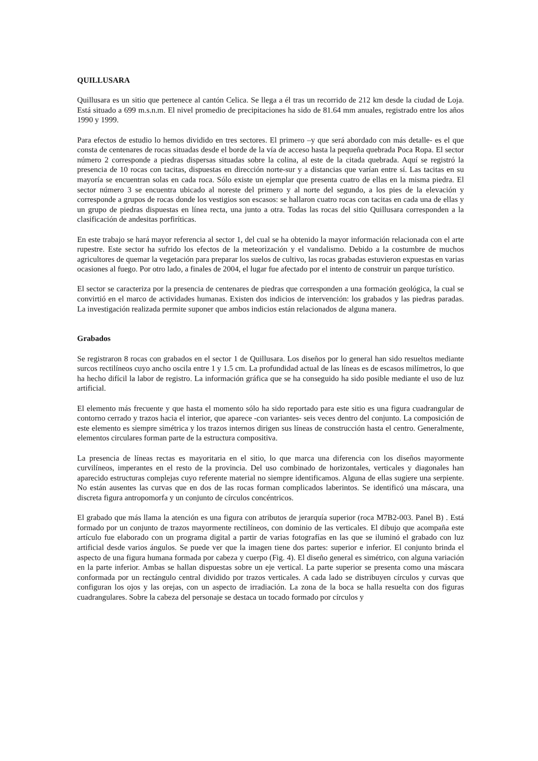QUILLUSARA
Quillusara es un sitio que pertenece al cantón Celica. Se llega a él tras un recorrido de 212 km desde la ciudad de Loja. Está situado a 699 m.s.n.m. El nivel promedio de precipitaciones ha sido de 81.64 mm anuales, registrado entre los años 1990 y 1999.
Para efectos de estudio lo hemos dividido en tres sectores. El primero –y que será abordado con más detalle- es el que consta de centenares de rocas situadas desde el borde de la vía de acceso hasta la pequeña quebrada Poca Ropa. El sector número 2 corresponde a piedras dispersas situadas sobre la colina, al este de la citada quebrada. Aquí se registró la presencia de 10 rocas con tacitas, dispuestas en dirección norte-sur y a distancias que varían entre sí. Las tacitas en su mayoría se encuentran solas en cada roca. Sólo existe un ejemplar que presenta cuatro de ellas en la misma piedra. El sector número 3 se encuentra ubicado al noreste del primero y al norte del segundo, a los pies de la elevación y corresponde a grupos de rocas donde los vestigios son escasos: se hallaron cuatro rocas con tacitas en cada una de ellas y un grupo de piedras dispuestas en línea recta, una junto a otra. Todas las rocas del sitio Quillusara corresponden a la clasificación de andesitas porfiríticas.
En este trabajo se hará mayor referencia al sector 1, del cual se ha obtenido la mayor información relacionada con el arte rupestre. Este sector ha sufrido los efectos de la meteorización y el vandalismo. Debido a la costumbre de muchos agricultores de quemar la vegetación para preparar los suelos de cultivo, las rocas grabadas estuvieron expuestas en varias ocasiones al fuego. Por otro lado, a finales de 2004, el lugar fue afectado por el intento de construir un parque turístico.
El sector se caracteriza por la presencia de centenares de piedras que corresponden a una formación geológica, la cual se convirtió en el marco de actividades humanas. Existen dos indicios de intervención: los grabados y las piedras paradas. La investigación realizada permite suponer que ambos indicios están relacionados de alguna manera.
Grabados
Se registraron 8 rocas con grabados en el sector 1 de Quillusara. Los diseños por lo general han sido resueltos mediante surcos rectilíneos cuyo ancho oscila entre 1 y 1.5 cm. La profundidad actual de las líneas es de escasos milímetros, lo que ha hecho difícil la labor de registro. La información gráfica que se ha conseguido ha sido posible mediante el uso de luz artificial.
El elemento más frecuente y que hasta el momento sólo ha sido reportado para este sitio es una figura cuadrangular de contorno cerrado y trazos hacia el interior, que aparece -con variantes- seis veces dentro del conjunto. La composición de este elemento es siempre simétrica y los trazos internos dirigen sus líneas de construcción hasta el centro. Generalmente, elementos circulares forman parte de la estructura compositiva.
La presencia de líneas rectas es mayoritaria en el sitio, lo que marca una diferencia con los diseños mayormente curvilíneos, imperantes en el resto de la provincia. Del uso combinado de horizontales, verticales y diagonales han aparecido estructuras complejas cuyo referente material no siempre identificamos. Alguna de ellas sugiere una serpiente. No están ausentes las curvas que en dos de las rocas forman complicados laberintos. Se identificó una máscara, una discreta figura antropomorfa y un conjunto de círculos concéntricos.
El grabado que más llama la atención es una figura con atributos de jerarquía superior (roca M7B2-003. Panel B) . Está formado por un conjunto de trazos mayormente rectilíneos, con dominio de las verticales. El dibujo que acompaña este artículo fue elaborado con un programa digital a partir de varias fotografías en las que se iluminó el grabado con luz artificial desde varios ángulos. Se puede ver que la imagen tiene dos partes: superior e inferior. El conjunto brinda el aspecto de una figura humana formada por cabeza y cuerpo (Fig. 4). El diseño general es simétrico, con alguna variación en la parte inferior. Ambas se hallan dispuestas sobre un eje vertical. La parte superior se presenta como una máscara conformada por un rectángulo central dividido por trazos verticales. A cada lado se distribuyen círculos y curvas que configuran los ojos y las orejas, con un aspecto de irradiación. La zona de la boca se halla resuelta con dos figuras cuadrangulares. Sobre la cabeza del personaje se destaca un tocado formado por círculos y